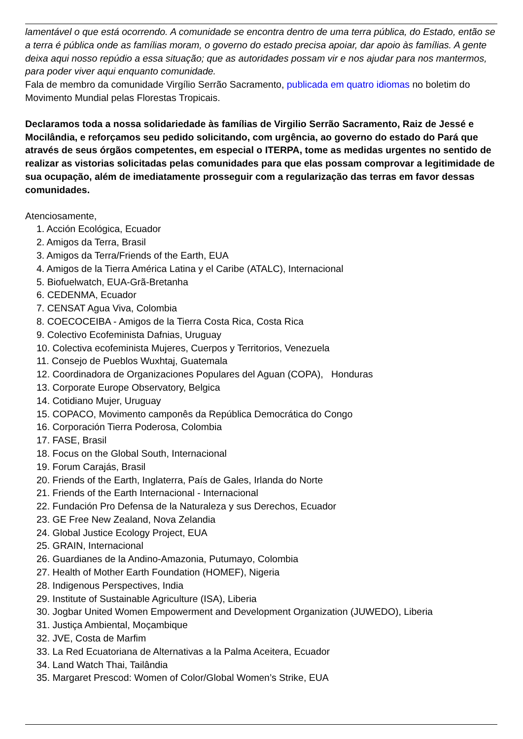lamentável o que está ocorrendo. A comunidade se encontra dentro de uma terra pública, do Estado, então se a terra é pública onde as famílias moram, o governo do estado precisa apoiar, dar apoio às famílias. A gente deixa aqui nosso repúdio a essa situação; que as autoridades possam vir e nos ajudar para nos mantermos, para poder viver aqui enquanto comunidade.
Fala de membro da comunidade Virgílio Serrão Sacramento, publicada em quatro idiomas no boletim do Movimento Mundial pelas Florestas Tropicais.
Declaramos toda a nossa solidariedade às famílias de Virgilio Serrão Sacramento, Raiz de Jessé e Mocilândia, e reforçamos seu pedido solicitando, com urgência, ao governo do estado do Pará que através de seus órgãos competentes, em especial o ITERPA, tome as medidas urgentes no sentido de realizar as vistorias solicitadas pelas comunidades para que elas possam comprovar a legitimidade de sua ocupação, além de imediatamente prosseguir com a regularização das terras em favor dessas comunidades.
Atenciosamente,
1. Acción Ecológica, Ecuador
2. Amigos da Terra, Brasil
3. Amigos da Terra/Friends of the Earth, EUA
4. Amigos de la Tierra América Latina y el Caribe (ATALC), Internacional
5. Biofuelwatch, EUA-Grã-Bretanha
6. CEDENMA, Ecuador
7. CENSAT Agua Viva, Colombia
8. COECOCEIBA - Amigos de la Tierra Costa Rica, Costa Rica
9. Colectivo Ecofeminista Dafnias, Uruguay
10. Colectiva ecofeminista Mujeres, Cuerpos y Territorios, Venezuela
11. Consejo de Pueblos Wuxhtaj, Guatemala
12. Coordinadora de Organizaciones Populares del Aguan (COPA), Honduras
13. Corporate Europe Observatory, Belgica
14. Cotidiano Mujer, Uruguay
15. COPACO, Movimento camponês da República Democrática do Congo
16. Corporación Tierra Poderosa, Colombia
17. FASE, Brasil
18. Focus on the Global South, Internacional
19. Forum Carajás, Brasil
20. Friends of the Earth, Inglaterra, País de Gales, Irlanda do Norte
21. Friends of the Earth Internacional - Internacional
22. Fundación Pro Defensa de la Naturaleza y sus Derechos, Ecuador
23. GE Free New Zealand, Nova Zelandia
24. Global Justice Ecology Project, EUA
25. GRAIN, Internacional
26. Guardianes de la Andino-Amazonia, Putumayo, Colombia
27. Health of Mother Earth Foundation (HOMEF), Nigeria
28. Indigenous Perspectives, India
29. Institute of Sustainable Agriculture (ISA), Liberia
30. Jogbar United Women Empowerment and Development Organization (JUWEDO), Liberia
31. Justiça Ambiental, Moçambique
32. JVE, Costa de Marfim
33. La Red Ecuatoriana de Alternativas a la Palma Aceitera, Ecuador
34. Land Watch Thai, Tailândia
35. Margaret Prescod: Women of Color/Global Women’s Strike, EUA